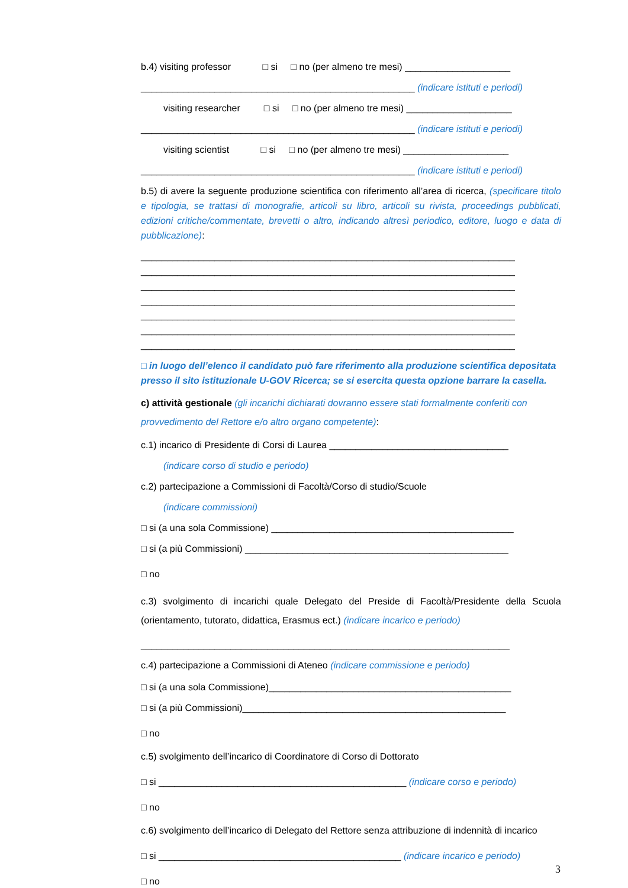b.4) visiting professor □ si □ no (per almeno tre mesi) ____________________
____________________________________________________ (indicare istituti e periodi)
visiting researcher □ si □ no (per almeno tre mesi) ____________________
____________________________________________________ (indicare istituti e periodi)
visiting scientist □ si □ no (per almeno tre mesi) ____________________
____________________________________________________ (indicare istituti e periodi)
b.5) di avere la seguente produzione scientifica con riferimento all’area di ricerca, (specificare titolo e tipologia, se trattasi di monografie, articoli su libro, articoli su rivista, proceedings pubblicati, edizioni critiche/commentate, brevetti o altro, indicando altresì periodico, editore, luogo e data di pubblicazione):
_______________________________________________________________________
_______________________________________________________________________
_______________________________________________________________________
_______________________________________________________________________
_______________________________________________________________________
_______________________________________________________________________
_______________________________________________________________________
□ in luogo dell’elenco il candidato può fare riferimento alla produzione scientifica depositata presso il sito istituzionale U-GOV Ricerca; se si esercita questa opzione barrare la casella.
c) attività gestionale (gli incarichi dichiarati dovranno essere stati formalmente conferiti con provvedimento del Rettore e/o altro organo competente):
c.1) incarico di Presidente di Corsi di Laurea __________________________________
(indicare corso di studio e periodo)
c.2) partecipazione a Commissioni di Facoltà/Corso di studio/Scuole
(indicare commissioni)
□ si (a una sola Commissione) ______________________________________________
□ si (a più Commissioni) __________________________________________________
□ no
c.3) svolgimento di incarichi quale Delegato del Preside di Facoltà/Presidente della Scuola (orientamento, tutorato, didattica, Erasmus ect.) (indicare incarico e periodo)
______________________________________________________________________
c.4) partecipazione a Commissioni di Ateneo (indicare commissione e periodo)
□ si (a una sola Commissione)______________________________________________
□ si (a più Commissioni)__________________________________________________
□ no
c.5) svolgimento dell’incarico di Coordinatore di Corso di Dottorato
□ si _______________________________________________ (indicare corso e periodo)
□ no
c.6) svolgimento dell’incarico di Delegato del Rettore senza attribuzione di indennità di incarico
□ si ______________________________________________ (indicare incarico e periodo)
□ no
3